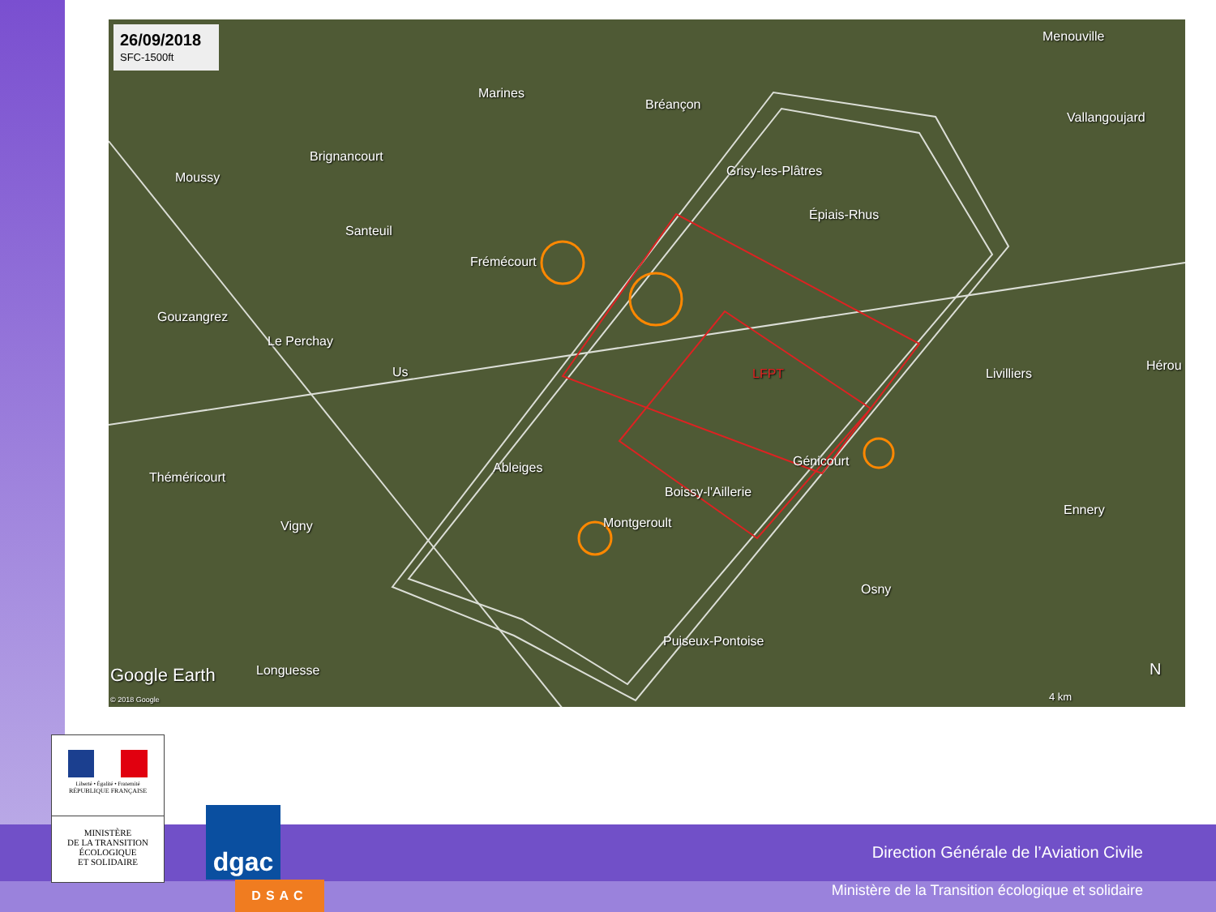26/09/2018
SFC-1500ft
Marines
Bréançon
Menouville
Vallangoujard
Brignancourt
Moussy Grisy-les-Plâtres
Épiais-Rhus
Santeuil
Frémécourt
Gouzangrez
Le Perchay
Us LFPT Livilliers
Hérou
Ableiges Génicourt
Théméricourt
Boissy-l'Aillerie
Ennery
Vigny Montgeroult
Osny
Puiseux-Pontoise
Longuesse
Google Earth
© 2018 Google 4 km
N
Direction Générale de l’Aviation Civile
Ministère de la Transition écologique et solidaire
Liberté • Égalité • Fraternité
RÉPUBLIQUE FRANÇAISE
MINISTÈRE
DE LA TRANSITION
ÉCOLOGIQUE
ET SOLIDAIRE
dgac
DSAC